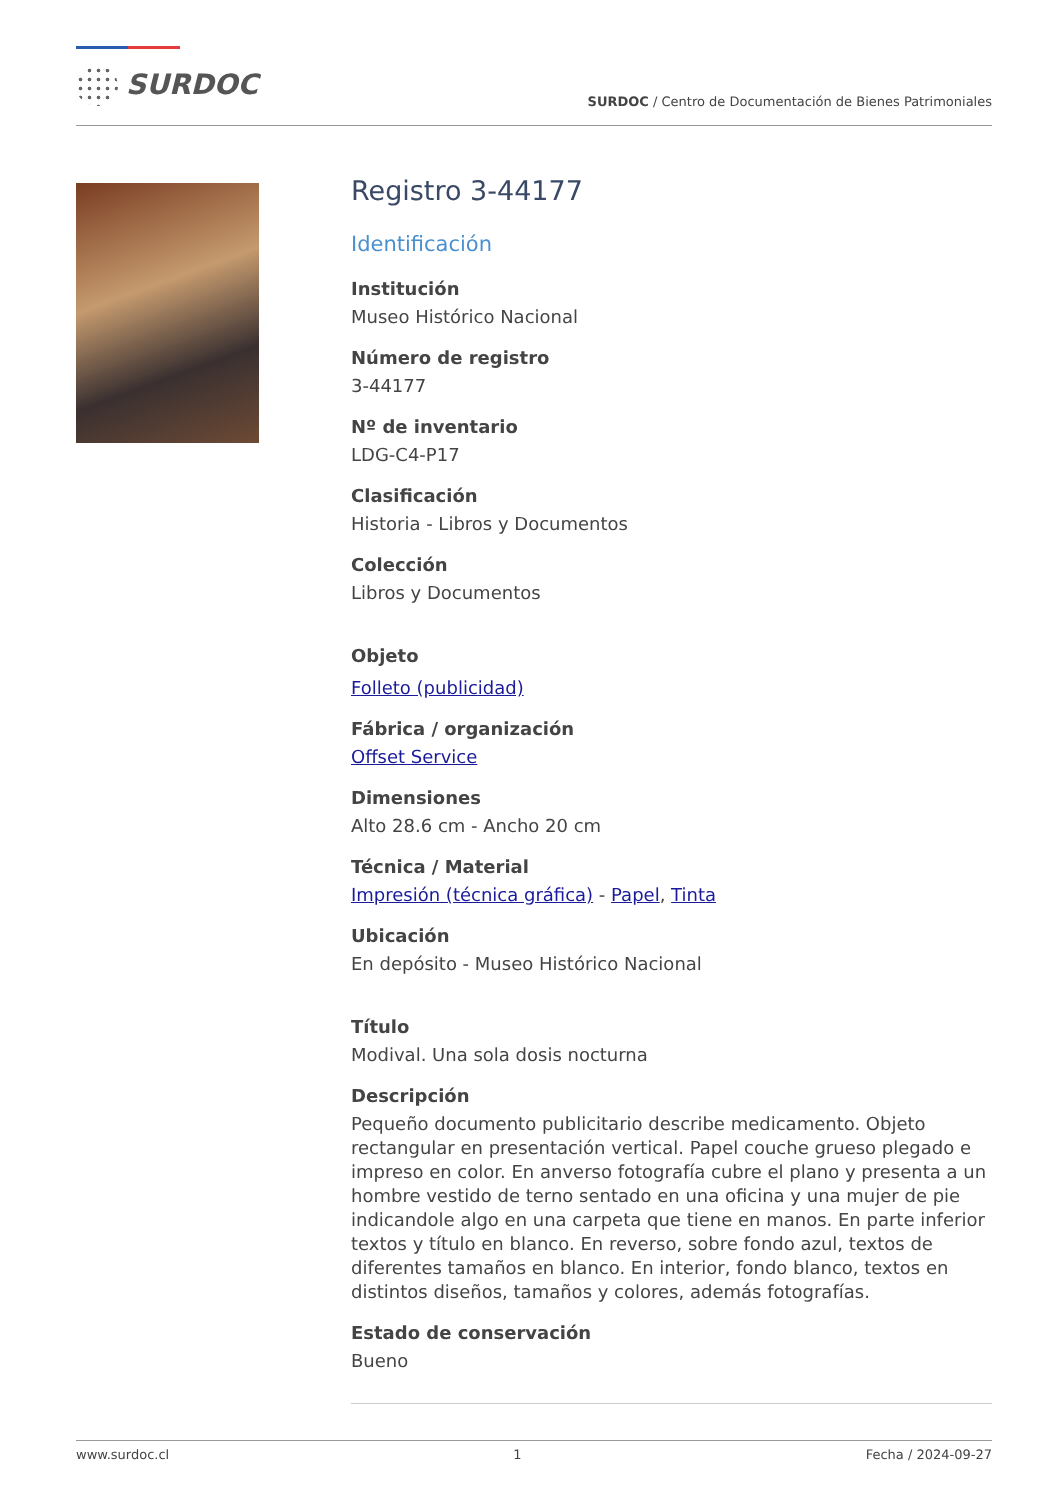SURDOC
SURDOC / Centro de Documentación de Bienes Patrimoniales
Registro 3-44177
Identificación
Institución
Museo Histórico Nacional
Número de registro
3-44177
Nº de inventario
LDG-C4-P17
Clasificación
Historia - Libros y Documentos
Colección
Libros y Documentos
Objeto
Folleto (publicidad)
Fábrica / organización
Offset Service
Dimensiones
Alto 28.6 cm - Ancho 20 cm
Técnica / Material
Impresión (técnica gráfica) - Papel, Tinta
Ubicación
En depósito - Museo Histórico Nacional
Título
Modival. Una sola dosis nocturna
Descripción
Pequeño documento publicitario describe medicamento. Objeto rectangular en presentación vertical. Papel couche grueso plegado e impreso en color. En anverso fotografía cubre el plano y presenta a un hombre vestido de terno sentado en una oficina y una mujer de pie indicandole algo en una carpeta que tiene en manos. En parte inferior textos y título en blanco. En reverso, sobre fondo azul, textos de diferentes tamaños en blanco. En interior, fondo blanco, textos en distintos diseños, tamaños y colores, además fotografías.
Estado de conservación
Bueno
www.surdoc.cl 1 Fecha / 2024-09-27